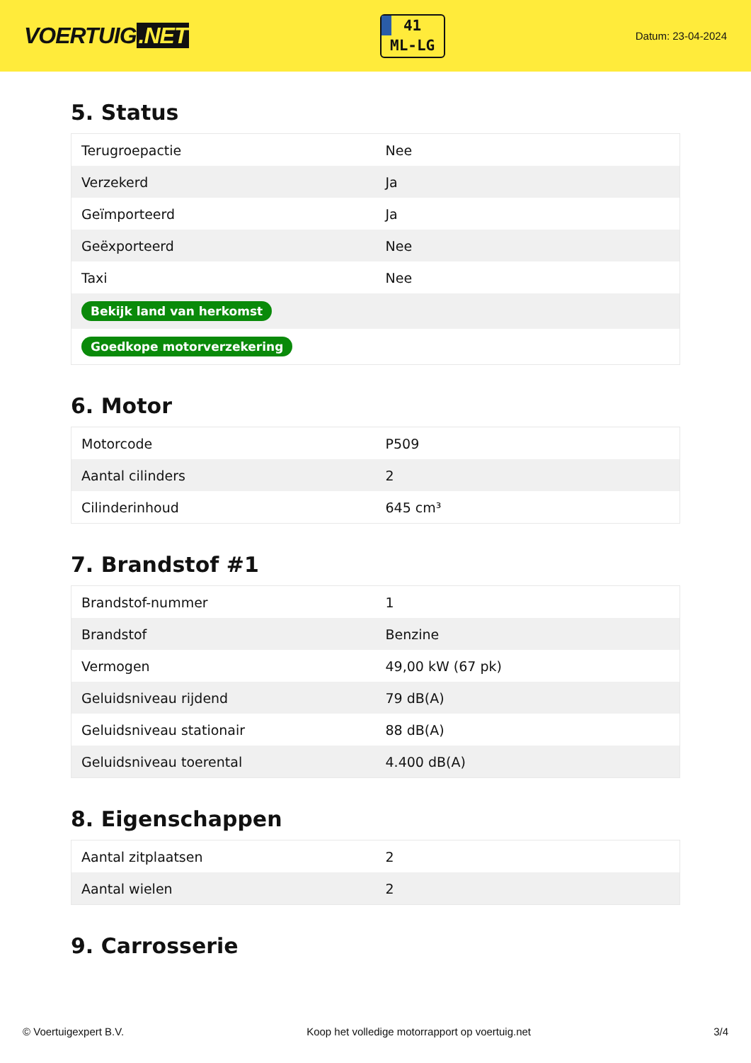VOERTUIG.NET
41
ML-LG
Datum: 23-04-2024
5. Status
| Terugroepactie | Nee |
| Verzekerd | Ja |
| Geïmporteerd | Ja |
| Geëxporteerd | Nee |
| Taxi | Nee |
| Bekijk land van herkomst | |
| Goedkope motorverzekering | |
6. Motor
| Motorcode | P509 |
| Aantal cilinders | 2 |
| Cilinderinhoud | 645 cm³ |
7. Brandstof #1
| Brandstof-nummer | 1 |
| Brandstof | Benzine |
| Vermogen | 49,00 kW (67 pk) |
| Geluidsniveau rijdend | 79 dB(A) |
| Geluidsniveau stationair | 88 dB(A) |
| Geluidsniveau toerental | 4.400 dB(A) |
8. Eigenschappen
| Aantal zitplaatsen | 2 |
| Aantal wielen | 2 |
9. Carrosserie
© Voertuigexpert B.V. Koop het volledige motorrapport op voertuig.net 3/4